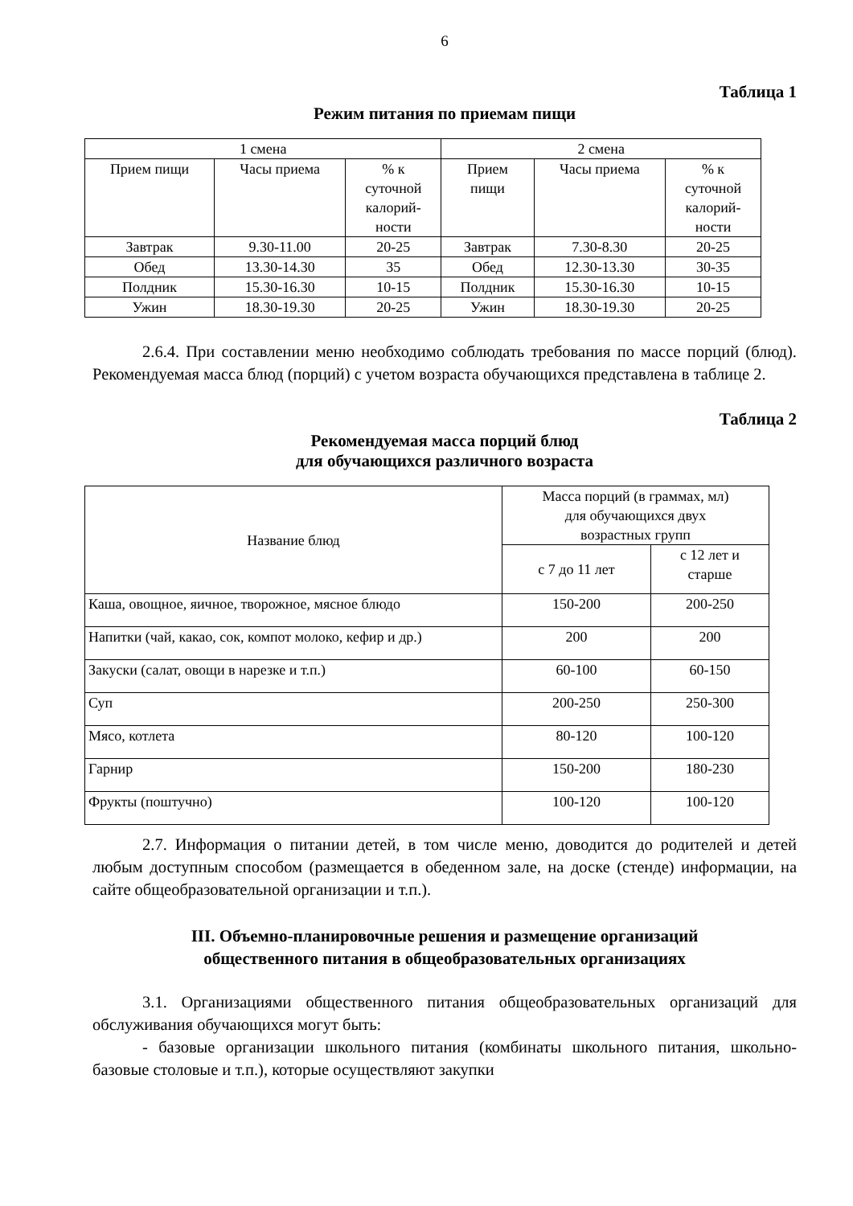6
Таблица 1
Режим питания по приемам пищи
| 1 смена | | | 2 смена | | |
| --- | --- | --- | --- | --- | --- |
| Прием пищи | Часы приема | % к суточной калорий- ности | Прием пищи | Часы приема | % к суточной калорий- ности |
| Завтрак | 9.30-11.00 | 20-25 | Завтрак | 7.30-8.30 | 20-25 |
| Обед | 13.30-14.30 | 35 | Обед | 12.30-13.30 | 30-35 |
| Полдник | 15.30-16.30 | 10-15 | Полдник | 15.30-16.30 | 10-15 |
| Ужин | 18.30-19.30 | 20-25 | Ужин | 18.30-19.30 | 20-25 |
2.6.4. При составлении меню необходимо соблюдать требования по массе порций (блюд). Рекомендуемая масса блюд (порций) с учетом возраста обучающихся представлена в таблице 2.
Таблица 2
Рекомендуемая масса порций блюд
для обучающихся различного возраста
| Название блюд | Масса порций (в граммах, мл) для обучающихся двух возрастных групп | |
| --- | --- | --- |
| | с 7 до 11 лет | с 12 лет и старше |
| Каша, овощное, яичное, творожное, мясное блюдо | 150-200 | 200-250 |
| Напитки (чай, какао, сок, компот молоко, кефир и др.) | 200 | 200 |
| Закуски (салат, овощи в нарезке и т.п.) | 60-100 | 60-150 |
| Суп | 200-250 | 250-300 |
| Мясо, котлета | 80-120 | 100-120 |
| Гарнир | 150-200 | 180-230 |
| Фрукты (поштучно) | 100-120 | 100-120 |
2.7. Информация о питании детей, в том числе меню, доводится до родителей и детей любым доступным способом (размещается в обеденном зале, на доске (стенде) информации, на сайте общеобразовательной организации и т.п.).
III. Объемно-планировочные решения и размещение организаций
общественного питания в общеобразовательных организациях
3.1. Организациями общественного питания общеобразовательных организаций для обслуживания обучающихся могут быть:
- базовые организации школьного питания (комбинаты школьного питания, школьно-базовые столовые и т.п.), которые осуществляют закупки